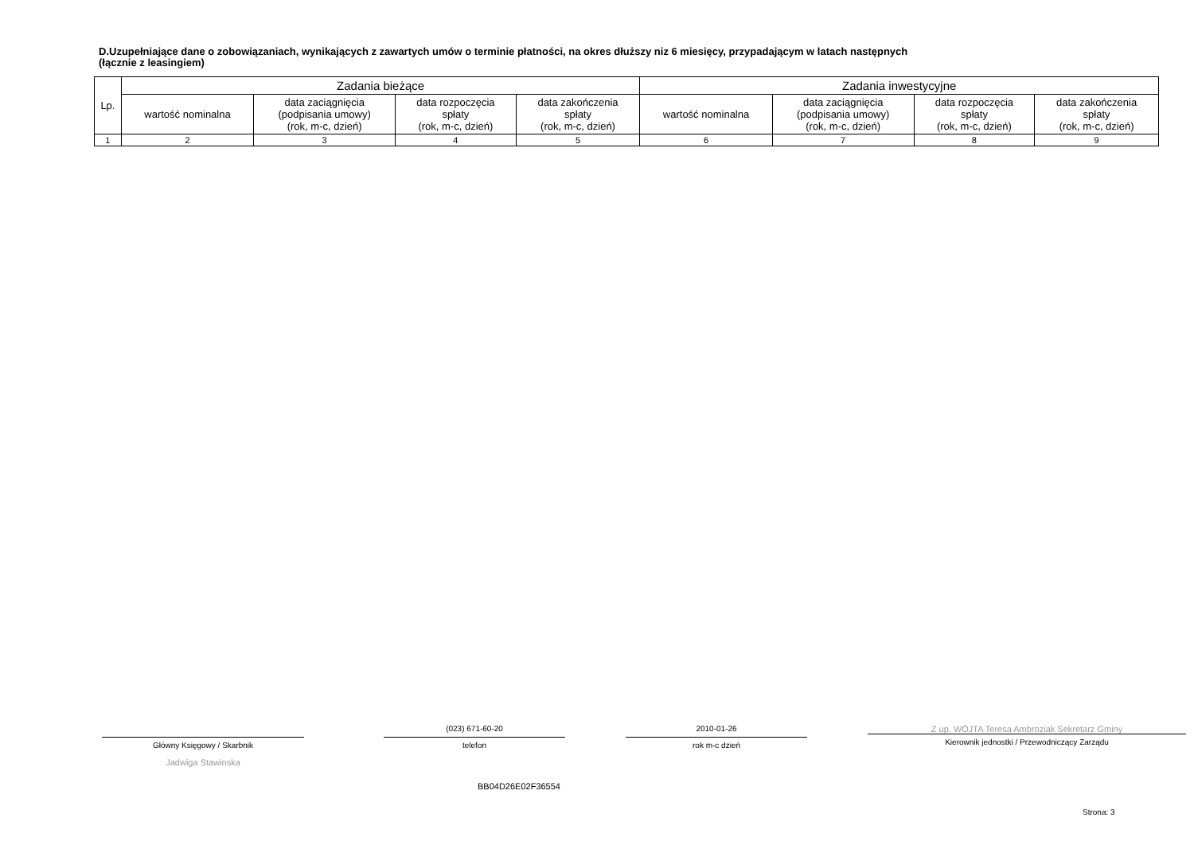D.Uzupełniające dane o zobowiązaniach, wynikających z zawartych umów o terminie płatności, na okres dłuższy niz 6 miesięcy, przypadającym w latach następnych
(łącznie z leasingiem)
| Lp. | Zadania bieżące | | | | Zadania inwestycyjne | | | |
| --- | --- | --- | --- | --- | --- | --- | --- | --- |
| | wartość nominalna | data zaciągnięcia (podpisania umowy) (rok, m-c, dzień) | data rozpoczęcia spłaty (rok, m-c, dzień) | data zakończenia spłaty (rok, m-c, dzień) | wartość nominalna | data zaciągnięcia (podpisania umowy) (rok, m-c, dzień) | data rozpoczęcia spłaty (rok, m-c, dzień) | data zakończenia spłaty (rok, m-c, dzień) |
| 1 | 2 | 3 | 4 | 5 | 6 | 7 | 8 | 9 |
Główny Księgowy / Skarbnik
Jadwiga Stawinska
(023) 671-60-20
telefon
2010-01-26
rok m-c dzień
Z up. WÓJTA Teresa Ambroziak Sekretarz Gminy
Kierownik jednostki / Przewodniczący Zarządu
BB04D26E02F36554
Strona: 3